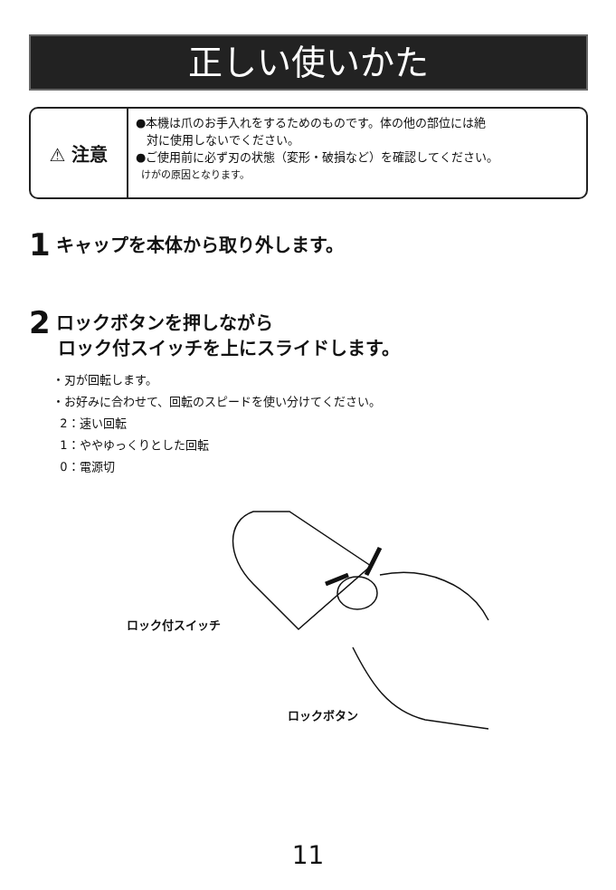正しい使いかた
⚠ 注意
●本機は爪のお手入れをするためのものです。体の他の部位には絶
対に使用しないでください。
●ご使用前に必ず刃の状態（変形・破損など）を確認してください。
けがの原因となります。
1 キャップを本体から取り外します。
2 ロックボタンを押しながら
ロック付スイッチを上にスライドします。
・刃が回転します。
・お好みに合わせて、回転のスピードを使い分けてください。
2：速い回転
1：ややゆっくりとした回転
0：電源切
ロック付スイッチ
ロックボタン
11